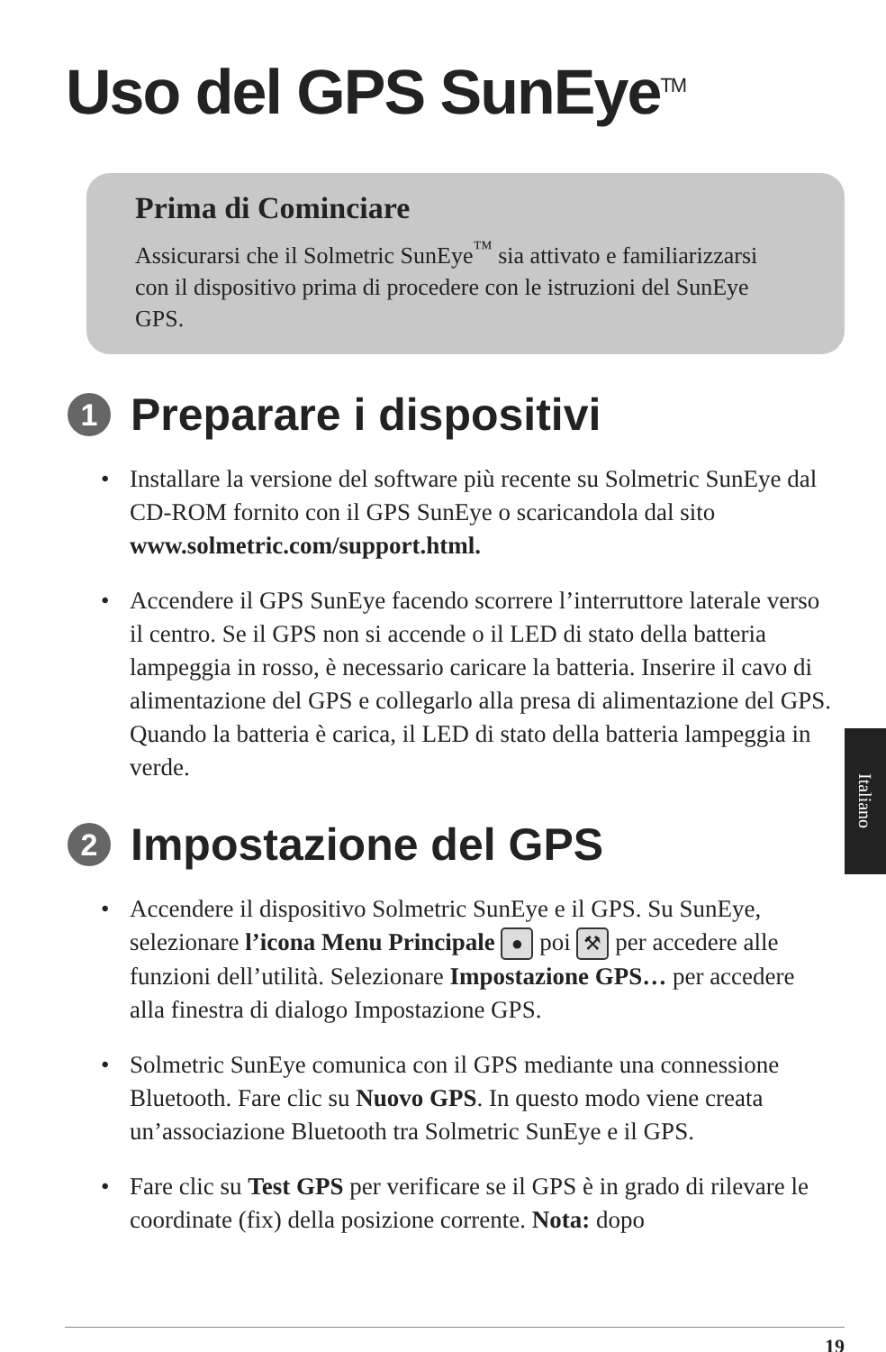Uso del GPS SunEye<sup>TM</sup>
Prima di Cominciare
Assicurarsi che il Solmetric SunEye<sup>™</sup> sia attivato e familiarizzarsi con il dispositivo prima di procedere con le istruzioni del SunEye GPS.
1 Preparare i dispositivi
• Installare la versione del software più recente su Solmetric SunEye dal CD-ROM fornito con il GPS SunEye o scaricandola dal sito www.solmetric.com/support.html.
• Accendere il GPS SunEye facendo scorrere l’interruttore laterale verso il centro. Se il GPS non si accende o il LED di stato della batteria lampeggia in rosso, è necessario caricare la batteria. Inserire il cavo di alimentazione del GPS e collegarlo alla presa di alimentazione del GPS. Quando la batteria è carica, il LED di stato della batteria lampeggia in verde.
2 Impostazione del GPS
• Accendere il dispositivo Solmetric SunEye e il GPS. Su SunEye, selezionare l’icona Menu Principale ● poi ⚒ per accedere alle funzioni dell’utilità. Selezionare Impostazione GPS… per accedere alla finestra di dialogo Impostazione GPS.
• Solmetric SunEye comunica con il GPS mediante una connessione Bluetooth. Fare clic su Nuovo GPS. In questo modo viene creata un’associazione Bluetooth tra Solmetric SunEye e il GPS.
• Fare clic su Test GPS per verificare se il GPS è in grado di rilevare le coordinate (fix) della posizione corrente. Nota: dopo
Italiano
19